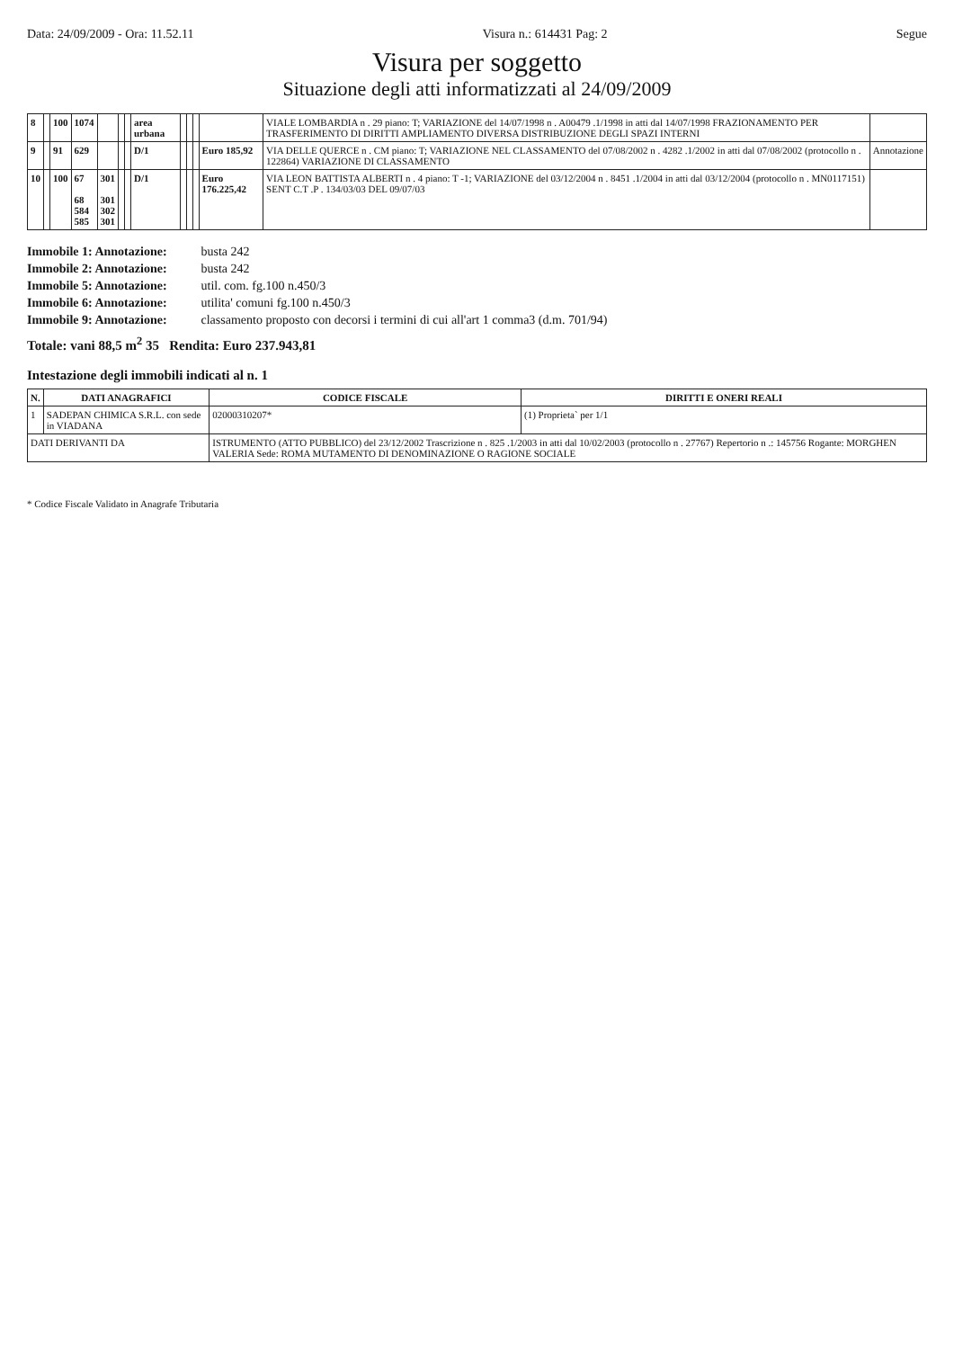Data: 24/09/2009 - Ora: 11.52.11 Visura n.: 614431 Pag: 2 Segue
Visura per soggetto
Situazione degli atti informatizzati al 24/09/2009
| 8 | | 100 | 1074 | | | | area urbana | | | | | VIALE LOMBARDIA n . 29 piano: T; VARIAZIONE del 14/07/1998 n . A00479 .1/1998 in atti dal 14/07/1998 FRAZIONAMENTO PER TRASFERIMENTO DI DIRITTI AMPLIAMENTO DIVERSA DISTRIBUZIONE DEGLI SPAZI INTERNI | |
| 9 | | 91 | 629 | | | | D/1 | | | | Euro 185,92 | VIA DELLE QUERCE n . CM piano: T; VARIAZIONE NEL CLASSAMENTO del 07/08/2002 n . 4282 .1/2002 in atti dal 07/08/2002 (protocollo n . 122864) VARIAZIONE DI CLASSAMENTO | Annotazione |
| 10 | | 100 | 67 68 584 585 | 301 301 302 301 | | | D/1 | | | | Euro 176.225,42 | VIA LEON BATTISTA ALBERTI n . 4 piano: T -1; VARIAZIONE del 03/12/2004 n . 8451 .1/2004 in atti dal 03/12/2004 (protocollo n . MN0117151) SENT C.T .P . 134/03/03 DEL 09/07/03 | |
Immobile 1: Annotazione: busta 242
Immobile 2: Annotazione: busta 242
Immobile 5: Annotazione: util. com. fg.100 n.450/3
Immobile 6: Annotazione: utilita' comuni fg.100 n.450/3
Immobile 9: Annotazione: classamento proposto con decorsi i termini di cui all'art 1 comma3 (d.m. 701/94)
Totale: vani 88,5 m<sup>2</sup> 35 Rendita: Euro 237.943,81
Intestazione degli immobili indicati al n. 1
| N. | DATI ANAGRAFICI | CODICE FISCALE | DIRITTI E ONERI REALI |
| --- | --- | --- | --- |
| 1 | SADEPAN CHIMICA S.R.L. con sede in VIADANA | 02000310207* | (1) Proprieta` per 1/1 |
| DATI DERIVANTI DA | | ISTRUMENTO (ATTO PUBBLICO) del 23/12/2002 Trascrizione n . 825 .1/2003 in atti dal 10/02/2003 (protocollo n . 27767) Repertorio n .: 145756 Rogante: MORGHEN VALERIA Sede: ROMA MUTAMENTO DI DENOMINAZIONE O RAGIONE SOCIALE | |
* Codice Fiscale Validato in Anagrafe Tributaria